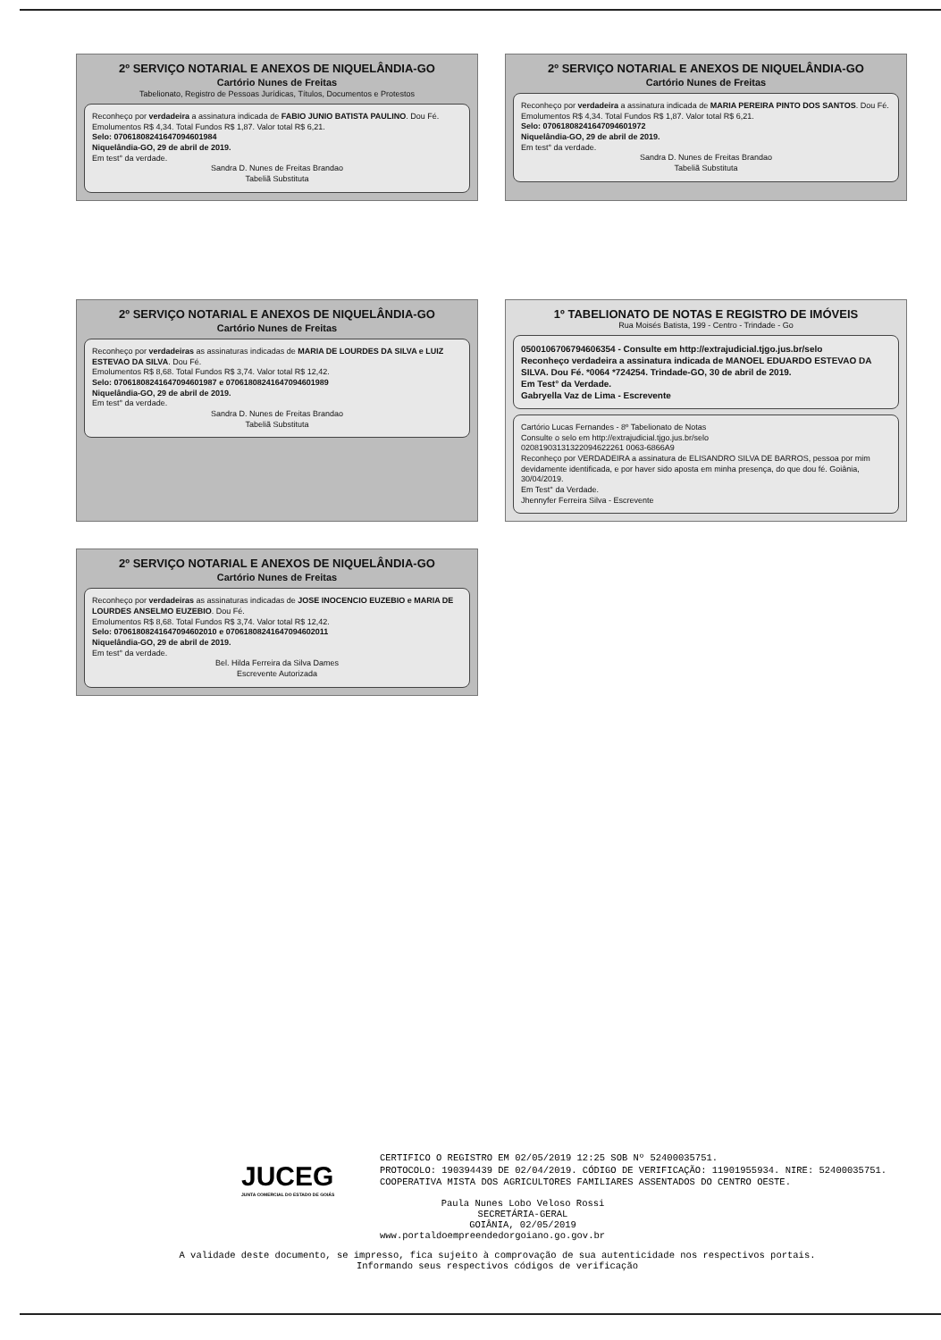2º SERVIÇO NOTARIAL E ANEXOS DE NIQUELÂNDIA-GO
Cartório Nunes de Freitas
Tabelionato, Registro de Pessoas Jurídicas, Títulos, Documentos e Protestos
Reconheço por verdadeira a assinatura indicada de FABIO JUNIO BATISTA PAULINO. Dou Fé.
Emolumentos R$ 4,34. Total Fundos R$ 1,87. Valor total R$ 6,21.
Selo: 07061808241647094601984
Niquelândia-GO, 29 de abril de 2019.
Em test° da verdade.
Sandra D. Nunes de Freitas Brandao
Tabeliã Substituta
2º SERVIÇO NOTARIAL E ANEXOS DE NIQUELÂNDIA-GO
Cartório Nunes de Freitas
Reconheço por verdadeira a assinatura indicada de MARIA PEREIRA PINTO DOS SANTOS. Dou Fé.
Emolumentos R$ 4,34. Total Fundos R$ 1,87. Valor total R$ 6,21.
Selo: 07061808241647094601972
Niquelândia-GO, 29 de abril de 2019.
Em test° da verdade.
Sandra D. Nunes de Freitas Brandao
Tabeliã Substituta
2º SERVIÇO NOTARIAL E ANEXOS DE NIQUELÂNDIA-GO
Cartório Nunes de Freitas
Reconheço por verdadeiras as assinaturas indicadas de MARIA DE LOURDES DA SILVA e LUIZ ESTEVAO DA SILVA. Dou Fé.
Emolumentos R$ 8,68. Total Fundos R$ 3,74. Valor total R$ 12,42.
Selo: 07061808241647094601987 e 07061808241647094601989
Niquelândia-GO, 29 de abril de 2019.
Em test° da verdade.
Sandra D. Nunes de Freitas Brandao
Tabeliã Substituta
1º TABELIONATO DE NOTAS E REGISTRO DE IMÓVEIS
Rua Moisés Batista, 199 - Centro - Trindade - Go
0500106706794606354 - Consulte em http://extrajudicial.tjgo.jus.br/selo
Reconheço verdadeira a assinatura indicada de MANOEL EDUARDO ESTEVAO DA SILVA. Dou Fé. *0064 *724254. Trindade-GO, 30 de abril de 2019.
Em Test° da Verdade.
Gabryella Vaz de Lima - Escrevente
Cartório Lucas Fernandes - 8º Tabelionato de Notas
Consulte o selo em http://extrajudicial.tjgo.jus.br/selo
02081903131322094622261 0063-6866A9
Reconheço por VERDADEIRA a assinatura de ELISANDRO SILVA DE BARROS, pessoa por mim devidamente identificada, e por haver sido aposta em minha presença, do que dou fé. Goiânia, 30/04/2019.
Em Test° da Verdade.
Jhennyfer Ferreira Silva - Escrevente
2º SERVIÇO NOTARIAL E ANEXOS DE NIQUELÂNDIA-GO
Cartório Nunes de Freitas
Reconheço por verdadeiras as assinaturas indicadas de JOSE INOCENCIO EUZEBIO e MARIA DE LOURDES ANSELMO EUZEBIO. Dou Fé.
Emolumentos R$ 8,68. Total Fundos R$ 3,74. Valor total R$ 12,42.
Selo: 07061808241647094602010 e 07061808241647094602011
Niquelândia-GO, 29 de abril de 2019.
Em test° da verdade.
Bel. Hilda Ferreira da Silva Dames
Escrevente Autorizada
JUCEG
JUNTA COMERCIAL DO ESTADO DE GOIÁS
CERTIFICO O REGISTRO EM 02/05/2019 12:25 SOB Nº 52400035751.
PROTOCOLO: 190394439 DE 02/04/2019. CÓDIGO DE VERIFICAÇÃO: 11901955934. NIRE: 52400035751.
COOPERATIVA MISTA DOS AGRICULTORES FAMILIARES ASSENTADOS DO CENTRO OESTE.
Paula Nunes Lobo Veloso Rossi
SECRETÁRIA-GERAL
GOIÂNIA, 02/05/2019
www.portaldoempreendedorgoiano.go.gov.br
A validade deste documento, se impresso, fica sujeito à comprovação de sua autenticidade nos respectivos portais.
Informando seus respectivos códigos de verificação